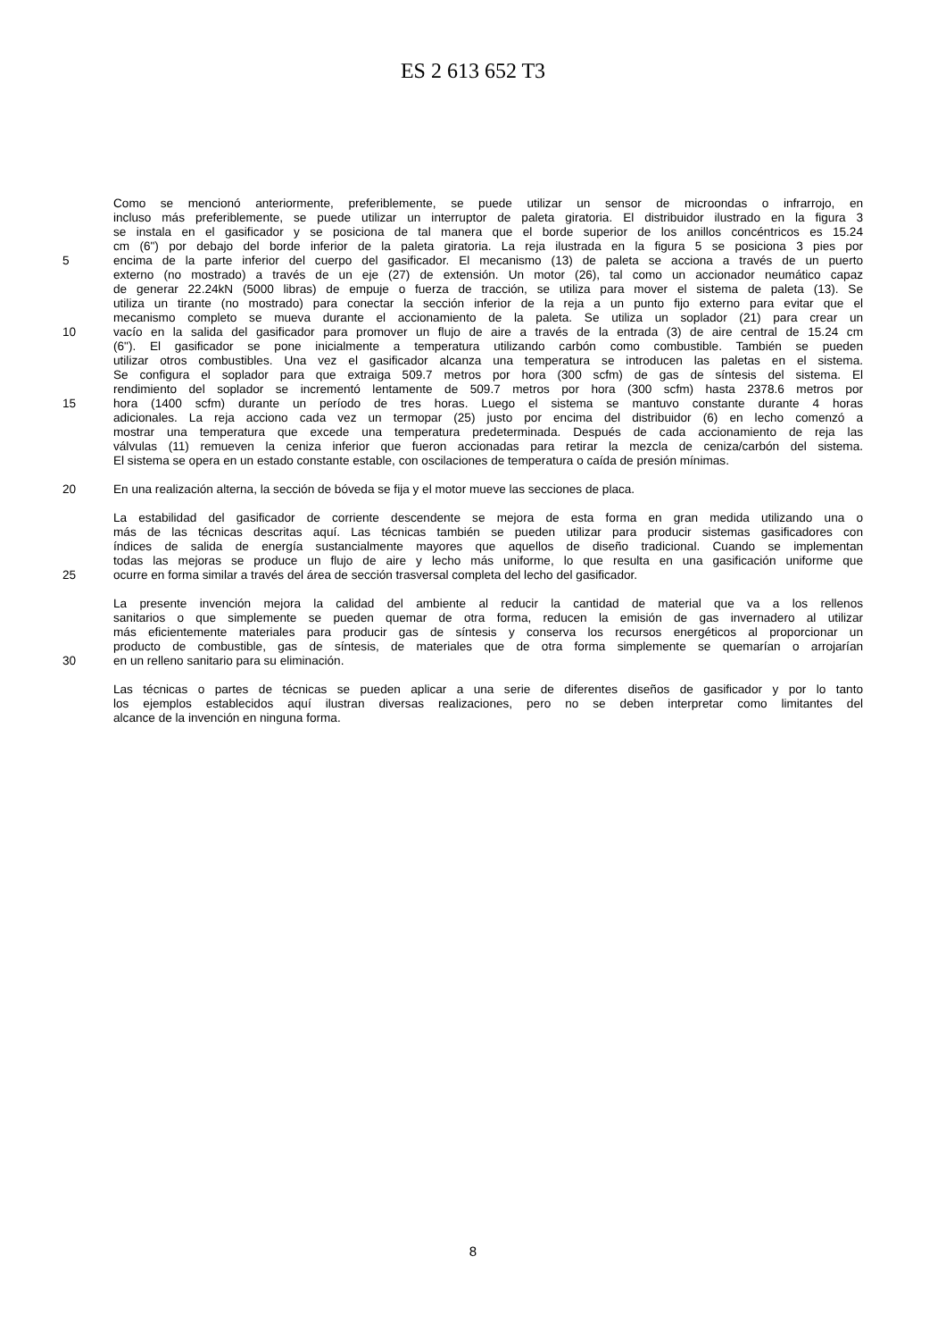ES 2 613 652 T3
Como se mencionó anteriormente, preferiblemente, se puede utilizar un sensor de microondas o infrarrojo, en
incluso más preferiblemente, se puede utilizar un interruptor de paleta giratoria. El distribuidor ilustrado en la figura 3
se instala en el gasificador y se posiciona de tal manera que el borde superior de los anillos concéntricos es 15.24
cm (6") por debajo del borde inferior de la paleta giratoria. La reja ilustrada en la figura 5 se posiciona 3 pies por
5 encima de la parte inferior del cuerpo del gasificador. El mecanismo (13) de paleta se acciona a través de un puerto
externo (no mostrado) a través de un eje (27) de extensión. Un motor (26), tal como un accionador neumático capaz
de generar 22.24kN (5000 libras) de empuje o fuerza de tracción, se utiliza para mover el sistema de paleta (13). Se
utiliza un tirante (no mostrado) para conectar la sección inferior de la reja a un punto fijo externo para evitar que el
mecanismo completo se mueva durante el accionamiento de la paleta. Se utiliza un soplador (21) para crear un
10 vacío en la salida del gasificador para promover un flujo de aire a través de la entrada (3) de aire central de 15.24 cm
(6"). El gasificador se pone inicialmente a temperatura utilizando carbón como combustible. También se pueden
utilizar otros combustibles. Una vez el gasificador alcanza una temperatura se introducen las paletas en el sistema.
Se configura el soplador para que extraiga 509.7 metros por hora (300 scfm) de gas de síntesis del sistema. El
rendimiento del soplador se incrementó lentamente de 509.7 metros por hora (300 scfm) hasta 2378.6 metros por
15 hora (1400 scfm) durante un período de tres horas. Luego el sistema se mantuvo constante durante 4 horas
adicionales. La reja acciono cada vez un termopar (25) justo por encima del distribuidor (6) en lecho comenzó a
mostrar una temperatura que excede una temperatura predeterminada. Después de cada accionamiento de reja las
válvulas (11) remueven la ceniza inferior que fueron accionadas para retirar la mezcla de ceniza/carbón del sistema.
El sistema se opera en un estado constante estable, con oscilaciones de temperatura o caída de presión mínimas.
20 En una realización alterna, la sección de bóveda se fija y el motor mueve las secciones de placa.
La estabilidad del gasificador de corriente descendente se mejora de esta forma en gran medida utilizando una o
más de las técnicas descritas aquí. Las técnicas también se pueden utilizar para producir sistemas gasificadores con
índices de salida de energía sustancialmente mayores que aquellos de diseño tradicional. Cuando se implementan
todas las mejoras se produce un flujo de aire y lecho más uniforme, lo que resulta en una gasificación uniforme que
25 ocurre en forma similar a través del área de sección trasversal completa del lecho del gasificador.
La presente invención mejora la calidad del ambiente al reducir la cantidad de material que va a los rellenos
sanitarios o que simplemente se pueden quemar de otra forma, reducen la emisión de gas invernadero al utilizar
más eficientemente materiales para producir gas de síntesis y conserva los recursos energéticos al proporcionar un
producto de combustible, gas de síntesis, de materiales que de otra forma simplemente se quemarían o arrojarían
30 en un relleno sanitario para su eliminación.
Las técnicas o partes de técnicas se pueden aplicar a una serie de diferentes diseños de gasificador y por lo tanto
los ejemplos establecidos aquí ilustran diversas realizaciones, pero no se deben interpretar como limitantes del
alcance de la invención en ninguna forma.
8